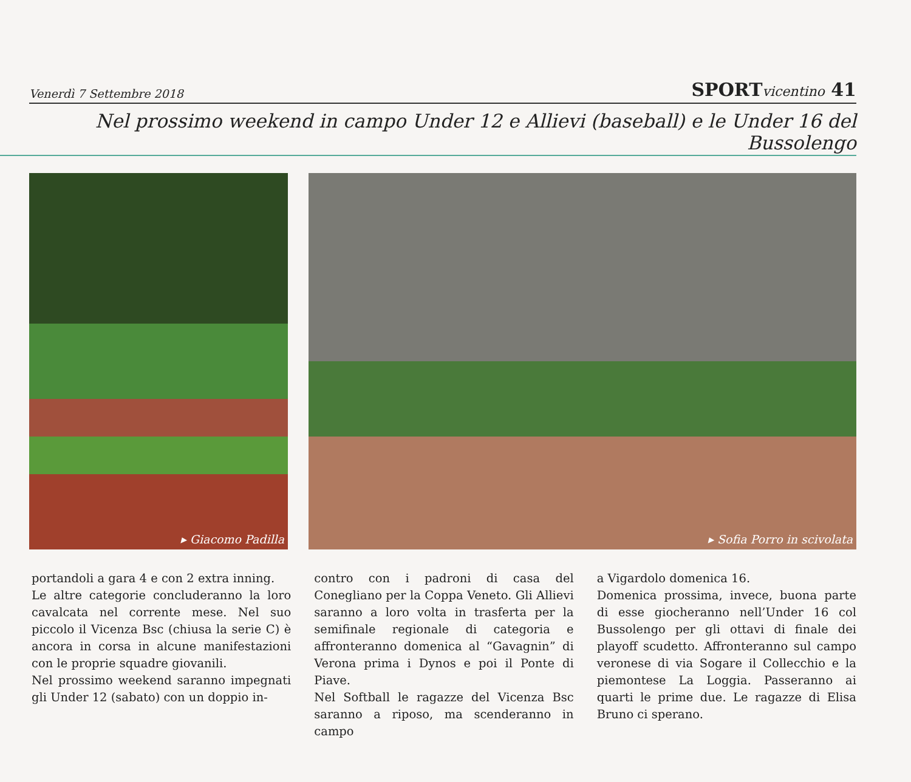Venerdì 7 Settembre 2018 SPORTvicentino 41
Nel prossimo weekend in campo Under 12 e Allievi (baseball) e le Under 16 del Bussolengo
▸ Giacomo Padilla ▸ Sofia Porro in scivolata
portandoli a gara 4 e con 2 extra inning.
Le altre categorie concluderanno la loro cavalcata nel corrente mese. Nel suo piccolo il Vicenza Bsc (chiusa la serie C) è ancora in corsa in alcune manifestazioni con le proprie squadre giovanili.
Nel prossimo weekend saranno impegnati gli Under 12 (sabato) con un doppio in-
contro con i padroni di casa del Conegliano per la Coppa Veneto. Gli Allievi saranno a loro volta in trasferta per la semifinale regionale di categoria e affronteranno domenica al “Gavagnin” di Verona prima i Dynos e poi il Ponte di Piave.
Nel Softball le ragazze del Vicenza Bsc saranno a riposo, ma scenderanno in campo
a Vigardolo domenica 16.
Domenica prossima, invece, buona parte di esse giocheranno nell’Under 16 col Bussolengo per gli ottavi di finale dei playoff scudetto. Affronteranno sul campo veronese di via Sogare il Collecchio e la piemontese La Loggia. Passeranno ai quarti le prime due. Le ragazze di Elisa Bruno ci sperano.